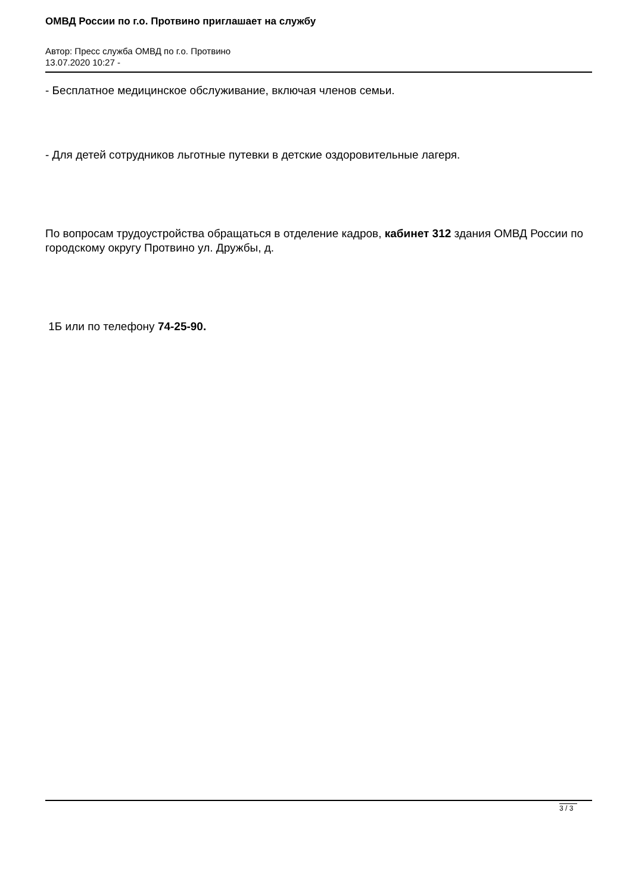ОМВД России по г.о. Протвино приглашает на службу
Автор: Пресс служба ОМВД по г.о. Протвино
13.07.2020 10:27 -
- Бесплатное медицинское обслуживание, включая членов семьи.
- Для детей сотрудников льготные путевки в детские оздоровительные лагеря.
По вопросам трудоустройства обращаться в отделение кадров, кабинет 312 здания ОМВД России по городскому округу Протвино ул. Дружбы, д.
1Б или по телефону 74-25-90.
3 / 3